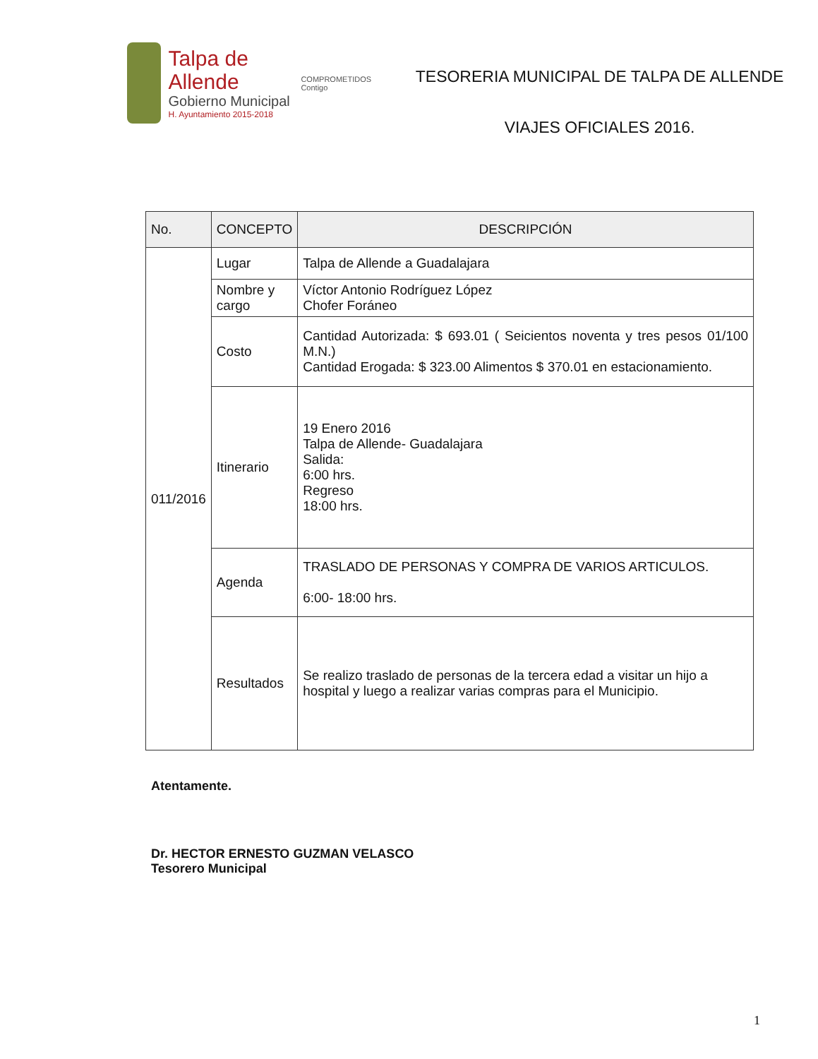Talpa de Allende
Gobierno Municipal
H. Ayuntamiento 2015-2018
COMPROMETIDOS Contigo
TESORERIA MUNICIPAL DE TALPA DE ALLENDE
VIAJES OFICIALES 2016.
| No. | CONCEPTO | DESCRIPCIÓN |
| --- | --- | --- |
| 011/2016 | Lugar | Talpa de Allende a Guadalajara |
| | Nombre y cargo | Víctor Antonio Rodríguez López Chofer Foráneo |
| | Costo | Cantidad Autorizada: $ 693.01 ( Seicientos noventa y tres pesos 01/100 M.N.) Cantidad Erogada: $ 323.00 Alimentos $ 370.01 en estacionamiento. |
| | Itinerario | 19 Enero 2016 Talpa de Allende- Guadalajara Salida: 6:00 hrs. Regreso 18:00 hrs. |
| | Agenda | TRASLADO DE PERSONAS Y COMPRA DE VARIOS ARTICULOS. 6:00- 18:00 hrs. |
| | Resultados | Se realizo traslado de personas de la tercera edad a visitar un hijo a hospital y luego a realizar varias compras para el Municipio. |
Atentamente.
Dr. HECTOR ERNESTO GUZMAN VELASCO
Tesorero Municipal
1